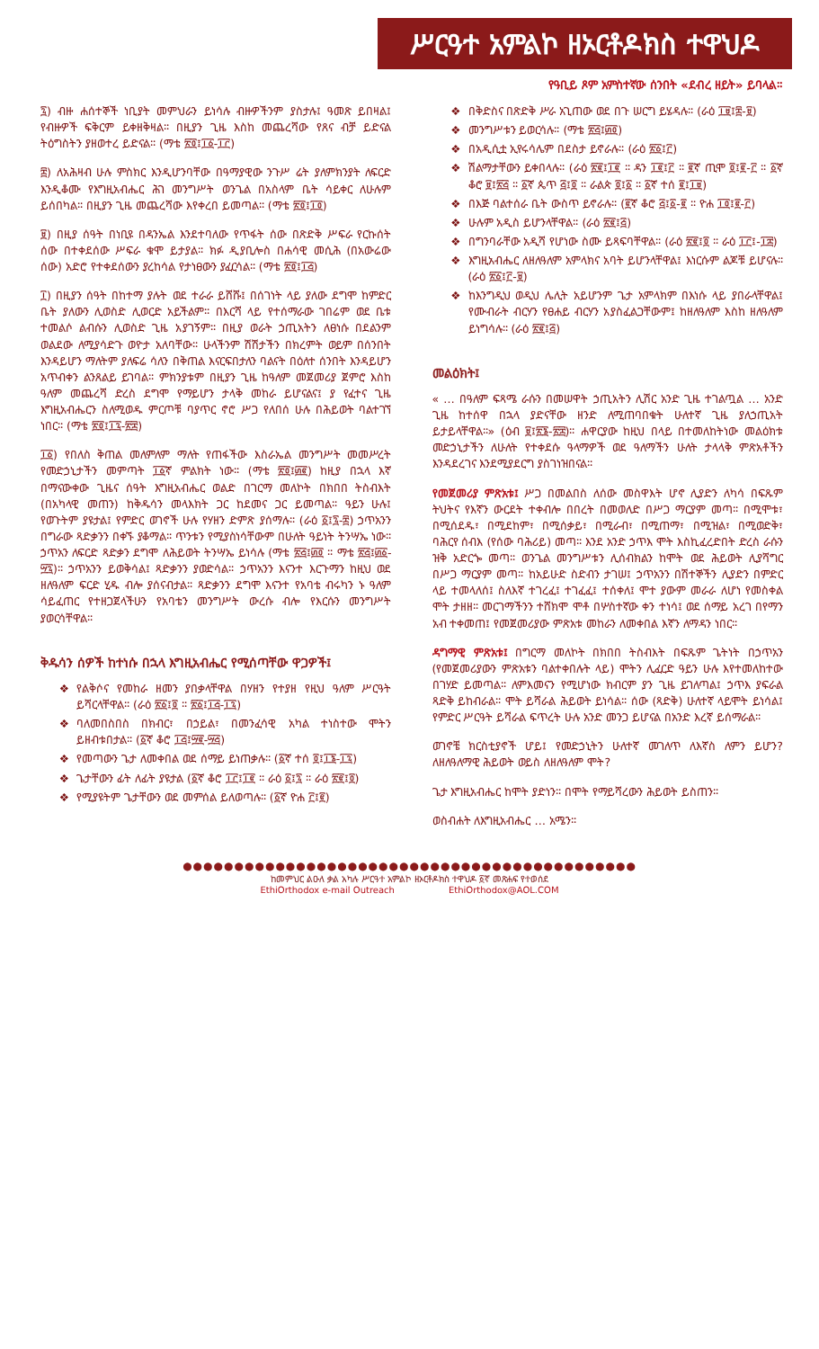ሥርዓተ አምልኮ ዘኦርቶዶክስ ተዋህዶ
የዓቢይ ጾም አምስተኛው ሰንበት «ደብረ ዘይት» ይባላል።
፯) ብዙ ሐሰተኞች ነቢያት መምህራን ይነሳሉ ብዙዎችንም ያስታሉ፤ ዓመጽ ይበዛል፤ የብዙዎች ፍቅርም ይቀዘቅዛል። በዚያን ጊዜ እስከ መጨረሻው የጸና ብቻ ይድናል ትዕግስትን ያዘወተረ ይድናል። (ማቴ ፳፬፤፲፩-፲፫)
፰) ለአሕዛብ ሁሉ ምስክር እንዲሆንባቸው በዓማያዊው ንጉሥ ሬት ያለምክንያት ለፍርድ እንዲቆሙ የእግዚአብሔር ሕገ መንግሥት ወንጌል በአስላም ቤት ሳይቀር ለሁሉም ይሰበካል። በዚያን ጊዜ መጨረሻው እየቀረበ ይመጣል። (ማቴ ፳፬፤፲፬)
፱) በዚያ ሰዓት በነቢዩ በዳንኤል እንደተባለው የጥፋት ሰው በጽድቅ ሥፍራ የርኩሰት ሰው በተቀደሰው ሥፍራ ቁሞ ይታያል። ክፉ ዲያቢሎስ በሐሳዊ መሲሕ (በአውሬው ሰው) አድሮ የተቀደሰውን ያረከሳል የታነፀውን ያፈርሳል። (ማቴ ፳፬፤፲፭)
፲) በዚያን ሰዓት በከተማ ያሉት ወደ ተራራ ይሸሹ፤ በሰገነት ላይ ያለው ደግሞ ከምድር ቤት ያለውን ሊወስድ ሊወርድ አይችልም። በእርሻ ላይ የተሰማራው ገበሬም ወደ ቤቱ ተመልሶ ልብሱን ሊወስድ ጊዜ አያገኝም። በዚያ ወራት ኃጢአትን ለፀነሱ በደልንም ወልደው ለሚያሳድጉ ወዮታ አለባቸው። ሁላችንም ሽሽታችን በክረምት ወይም በሰንበት እንዳይሆን ማለትም ያለፍሬ ሳለን በቅጠል እናርፍበታለን ባልናት በዕለተ ሰንበት እንዳይሆን አጥብቀን ልንጸልይ ይገባል። ምክንያቱም በዚያን ጊዜ ከዓለም መጀመሪያ ጀምሮ እስከ ዓለም መጨረሻ ድረስ ደግሞ የማይሆን ታላቅ መከራ ይሆናልና፤ ያ የፈተና ጊዜ እግዚአብሔርን ስለሚወዱ ምርጦቹ ባያጥር ኖሮ ሥጋ የለበሰ ሁሉ በሕይወት ባልተገኘ ነበር። (ማቴ ፳፬፤፲፯-፳፰)
፲፩) የበለስ ቅጠል መለምለም ማለት የጠፋችው እስራኤል መንግሥት መመሥረት የመድኃኒታችን መምጣት ፲፩ኛ ምልክት ነው። (ማቴ ፳፬፤፴፪) ከዚያ በኋላ እኛ በማናውቀው ጊዜና ሰዓት እግዚአብሔር ወልድ በገርማ መለኮት በክበበ ትስብእት (በአካላዊ መጠን) ከቅዱሳን መላእክት ጋር ከደመና ጋር ይመጣል። ዓይን ሁሉ፤ የወጉትም ያዩታል፤ የምድር ወገኖች ሁሉ የሃዘን ድምጽ ያሰማሉ። (ራዕ ፩፤፯-፰) ኃጥአንን በግራው ጻድቃንን በቀኙ ያቆማል። ጥንቱን የሚያስነሳቸውም በሁለት ዓይነት ትንሣኤ ነው። ኃጥአን ለፍርድ ጻድቃን ደግሞ ለሕይወት ትንሣኤ ይነሳሉ (ማቴ ፳፭፤፴፬ ። ማቴ ፳፭፤፴፩-፵፯)። ኃጥአንን ይወቅሳል፤ ጻድቃንን ያወድሳል። ኃጥአንን እናንተ እርጉማን ከዚህ ወደ ዘለዓለም ፍርድ ሂዱ ብሎ ያሰናብታል። ጻድቃንን ደግሞ እናንተ የአባቴ ብሩካን ኑ ዓለም ሳይፈጠር የተዘጋጀላችሁን የአባቴን መንግሥት ውረሱ ብሎ የእርሱን መንግሥት ያወርሳቸዋል።
ቅዱሳን ሰዎች ከተነሱ በኋላ እግዚአብሔር የሚሰጣቸው ዋጋዎች፤
የልቅሶና የመከራ ዘመን ያበቃላቸዋል በሃዘን የተያዘ የዚህ ዓለም ሥርዓት ይሻርላቸዋል። (ራዕ ፳፩፤፬ ። ፳፩፤፲፭-፲፯)
ባለመበስበስ በክብር፣ በኃይል፣ በመንፈሳዊ አካል ተነስተው ሞትን ይዘብቱበታል። (፩ኛ ቆሮ ፲፭፤፵፪-፵፭)
የመጣውን ጌታ ለመቀበል ወደ ሰማይ ይነጠቃሉ። (፩ኛ ተሰ ፬፤፲፮-፲፯)
ጌታቸውን ፊት ለፊት ያዩታል (፩ኛ ቆሮ ፲፫፤፲፪ ። ራዕ ፩፤፯ ። ራዕ ፳፪፤፬)
የሚያዩትም ጌታቸውን ወደ መምሰል ይለወጣሉ። (፩ኛ ዮሐ ፫፤፪)
በቅድስና በጽድቅ ሥራ አጊጠው ወደ በጉ ሠርግ ይሄዳሉ። (ራዕ ፲፱፤፰-፱)
መንግሥቱን ይወርሳሉ። (ማቴ ፳፭፤፴፬)
በአዲሲቷ ኢየሩሳሌም በደስታ ይኖራሉ። (ራዕ ፳፩፤፫)
ሽልማታቸውን ይቀበላሉ። (ራዕ ፳፪፤፲፪ ። ዳን ፲፪፤፫ ። ፪ኛ ጢሞ ፬፤፪-፫ ። ፩ኛ ቆሮ ፱፤፳፭ ። ፩ኛ ጴጥ ፭፤፬ ። ራልጵ ፬፤፩ ። ፩ኛ ተሰ ፪፤፲፱)
በእጅ ባልተሰራ ቤት ውስጥ ይኖራሉ። (፪ኛ ቆሮ ፭፤፩-፪ ። ዮሐ ፲፬፤፪-፫)
ሁሉም አዲስ ይሆንላቸዋል። (ራዕ ፳፪፤፭)
በግንባራቸው አዲሻ የሆነው ስሙ ይጻፍባቸዋል። (ራዕ ፳፪፤፬ ። ራዕ ፲፫፤-፲፰)
እግዚአብሔር ለዘለዓለም አምላክና አባት ይሆንላቸዋል፤ እነርሱም ልጆቹ ይሆናሉ። (ራዕ ፳፩፤፫-፱)
ከእንግዲህ ወዲህ ሌሊት አይሆንም ጌታ አምላክም በእነሱ ላይ ያበራላቸዋል፤ የሙብራት ብርሃን የፀሐይ ብርሃን አያስፈልጋቸውም፤ ከዘለዓለም እስከ ዘለዓለም ይነግሳሉ። (ራዕ ፳፪፤፭)
መልዕክት፤
« … በዓለም ፍጻሜ ራሱን በመሠዋት ኃጢአትን ሊሽር አንድ ጊዜ ተገልጧል … አንድ ጊዜ ከተሰዋ በኋላ ያድናቸው ዘንድ ለሚጠባበቁት ሁለተኛ ጊዜ ያለኃጢአት ይታይላቸዋል።» (ዕብ ፱፤፳፮-፳፰)። ሐዋርያው ከዚህ በላይ በተመለከትነው መልዕክቱ መድኃኒታችን ለሁለት የተቀደሱ ዓላማዎች ወደ ዓለማችን ሁለት ታላላቅ ምጽአቶችን እንዳደረገና እንደሚያደርግ ያስገነዝበናል።
የመጀመሪያ ምጽአቱ፤ ሥጋ በመልበስ ለሰው መስዋእት ሆኖ ሊያድን ለካሳ በፍጹም ትህትና የእኛን ውርደት ተቀብሎ በበረት በመወለድ በሥጋ ማርያም መጣ። በሚሞቱ፣ በሚሰደዱ፣ በሚደከም፣ በሚሰቃይ፣ በሚራብ፣ በሚጠማ፣ በሚዝል፣ በሚወድቅ፣ ባሕርየ ሰብእ (የሰው ባሕሪይ) መጣ። እንደ አንድ ኃጥእ ሞት እስኪፈረድበት ድረስ ራሱን ዝቅ አድርጐ መጣ። ወንጌል መንግሥቱን ሊሰብክልን ከሞት ወደ ሕይወት ሊያሻግር በሥጋ ማርያም መጣ። ከአይሁድ ስድብን ታገሠ፤ ኃጥአንን በሽተኞችን ሊያድን በምድር ላይ ተመላለሰ፤ ስለእኛ ተገረፈ፤ ተገፈፈ፤ ተሰቀለ፤ ሞተ ያውም መራራ ለሆነ የመስቀል ሞት ታዘዘ። መርገማችንን ተሸክሞ ሞቶ በሦስተኛው ቀን ተነሳ፤ ወደ ሰማይ አረገ በየማን አብ ተቀመጠ፤ የመጀመሪያው ምጽአቱ መከራን ለመቀበል እኛን ለማዳን ነበር።
ዳግማዊ ምጽአቱ፤ በግርማ መለኮት በክበበ ትስብእት በፍጹም ጌትነት በኃጥአን (የመጀመሪያውን ምጽአቱን ባልተቀበሉት ላይ) ሞትን ሊፈርድ ዓይን ሁሉ እየተመለከተው በገሃድ ይመጣል። ለምእመናን የሚሆነው ክብርም ያን ጊዜ ይገለጣል፤ ኃጥእ ያፍራል ጻድቅ ይከብራል። ሞት ይሻራል ሕይወት ይነሳል። ሰው (ጻድቅ) ሁለተኛ ላይሞት ይነሳል፤ የምድር ሥርዓት ይሻራል ፍጥረት ሁሉ አንድ መንጋ ይሆናል በአንድ እረኛ ይሰማራል።
ወገኖቼ ክርስቲያኖች ሆይ፤ የመድኃኒትን ሁለተኛ መገለጥ ለእኛስ ለምን ይሆን? ለዘለዓለማዊ ሕይወት ወይስ ለዘለዓለም ሞት?
ጌታ እግዚአብሔር ከሞት ያድነን። በሞት የማይሻረውን ሕይወት ይስጠን።
ወስብሐት ለእግዚአብሔር … አሜን።
●●●●●●●●●●●●●●●●●●●●●●●●●●●●●●●●●●●●●●●●●●●●
ከመምህር ልዑለ ቃል አካሉ ሥርዓተ አምልኮ ዘኦርቶዶክስ ተዋህዶ ፩ኛ መጽሐፍ የተወሰደ
EthiOrthodox e-mail Outreach EthiOrthodox@AOL.COM